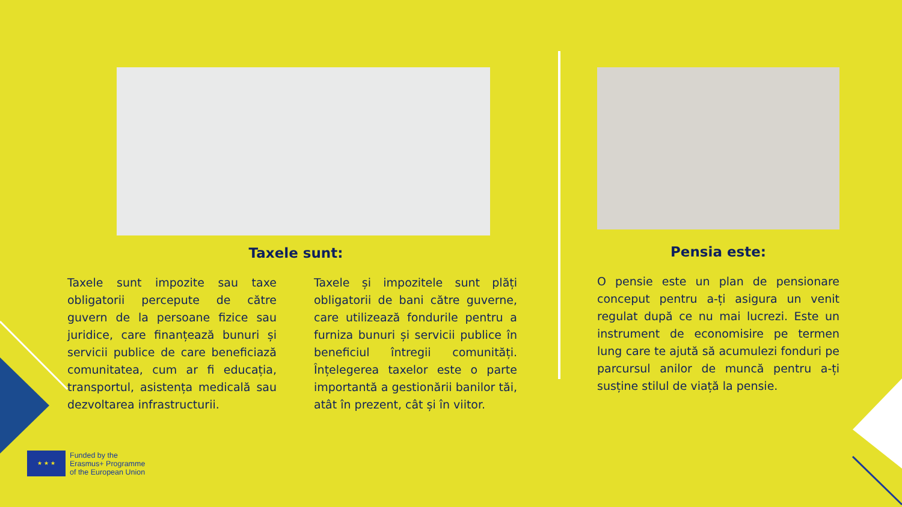Taxele sunt:
Taxele sunt impozite sau taxe obligatorii percepute de către guvern de la persoane fizice sau juridice, care finanțează bunuri și servicii publice de care beneficiază comunitatea, cum ar fi educația, transportul, asistența medicală sau dezvoltarea infrastructurii.
Taxele și impozitele sunt plăți obligatorii de bani către guverne, care utilizează fondurile pentru a furniza bunuri și servicii publice în beneficiul întregii comunități. Înțelegerea taxelor este o parte importantă a gestionării banilor tăi, atât în prezent, cât și în viitor.
Pensia este:
O pensie este un plan de pensionare conceput pentru a-ți asigura un venit regulat după ce nu mai lucrezi. Este un instrument de economisire pe termen lung care te ajută să acumulezi fonduri pe parcursul anilor de muncă pentru a-ți susține stilul de viață la pensie.
★ ★ ★
Funded by the
Erasmus+ Programme
of the European Union